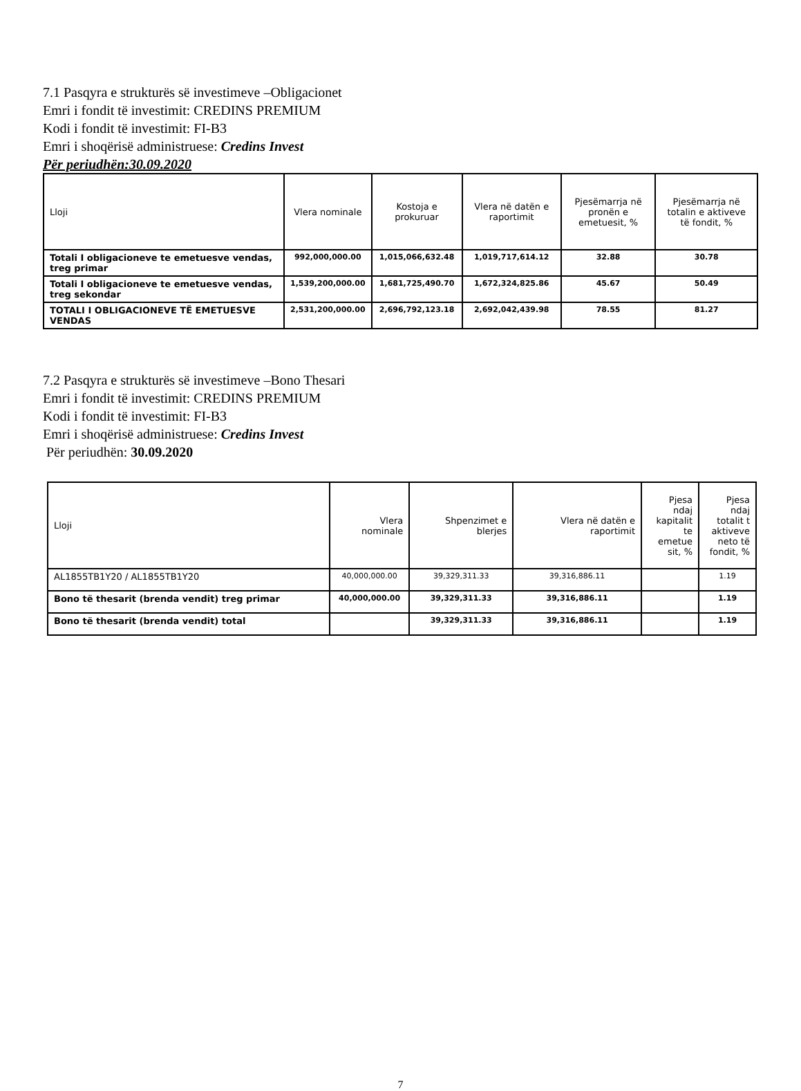7.1 Pasqyra e strukturës së investimeve –Obligacionet
Emri i fondit të investimit: CREDINS PREMIUM
Kodi i fondit të investimit: FI-B3
Emri i shoqërisë administruese: Credins Invest
Për periudhën:30.09.2020
| Lloji | Vlera nominale | Kostoja e prokuruar | Vlera në datën e raportimit | Pjesëmarrja në pronën e emetuesit, % | Pjesëmarrja në totalin e aktiveve të fondit, % |
| --- | --- | --- | --- | --- | --- |
| Totali I obligacioneve te emetuesve vendas, treg primar | 992,000,000.00 | 1,015,066,632.48 | 1,019,717,614.12 | 32.88 | 30.78 |
| Totali I obligacioneve te emetuesve vendas, treg sekondar | 1,539,200,000.00 | 1,681,725,490.70 | 1,672,324,825.86 | 45.67 | 50.49 |
| TOTALI I OBLIGACIONEVE TË EMETUESVE VENDAS | 2,531,200,000.00 | 2,696,792,123.18 | 2,692,042,439.98 | 78.55 | 81.27 |
7.2 Pasqyra e strukturës së investimeve –Bono Thesari
Emri i fondit të investimit: CREDINS PREMIUM
Kodi i fondit të investimit: FI-B3
Emri i shoqërisë administruese: Credins Invest
Për periudhën: 30.09.2020
| Lloji | Vlera nominale | Shpenzimet e blerjes | Vlera në datën e raportimit | Pjesa ndaj kapitalit te emetue sit, % | Pjesa ndaj totalit t aktiveve neto të fondit, % |
| --- | --- | --- | --- | --- | --- |
| AL1855TB1Y20 / AL1855TB1Y20 | 40,000,000.00 | 39,329,311.33 | 39,316,886.11 | | 1.19 |
| Bono të thesarit (brenda vendit) treg primar | 40,000,000.00 | 39,329,311.33 | 39,316,886.11 | | 1.19 |
| Bono të thesarit (brenda vendit) total | | 39,329,311.33 | 39,316,886.11 | | 1.19 |
7